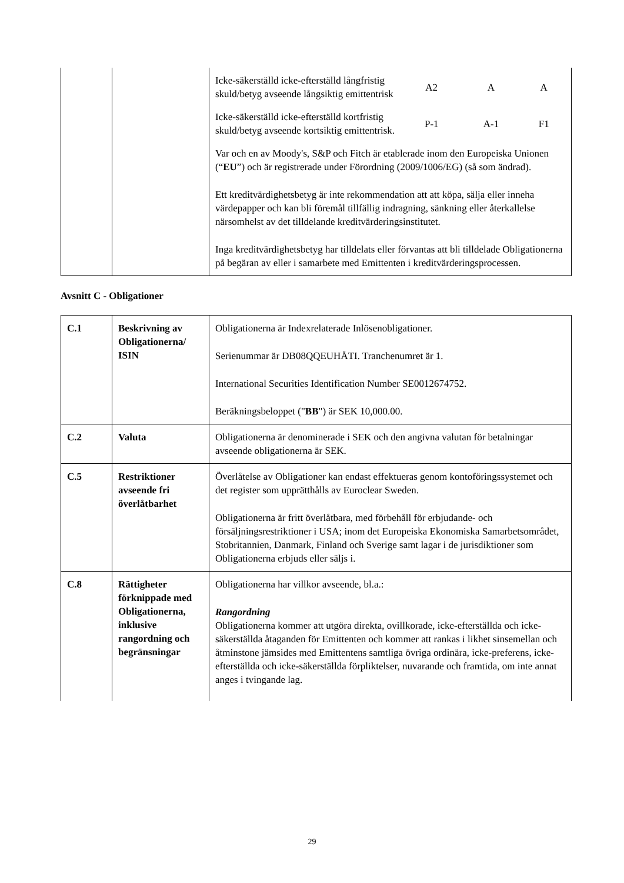| | | / Icke-säkerställd icke-efterställd långfristig skuld/betyg avseende långsiktig emittentrisk / A2 / A / A / / Icke-säkerställd icke-efterställd kortfristig skuld/betyg avseende kortsiktig emittentrisk. / P-1 / A-1 / F1 / Var och en av Moody's, S&P och Fitch är etablerade inom den Europeiska Unionen (“ EU ”) och är registrerade under Förordning (2009/1006/EG) (så som ändrad). Ett kreditvärdighetsbetyg är inte rekommendation att att köpa, sälja eller inneha värdepapper och kan bli föremål tillfällig indragning, sänkning eller återkallelse närsomhelst av det tilldelande kreditvärderingsinstitutet. Inga kreditvärdighetsbetyg har tilldelats eller förvantas att bli tilldelade Obligationerna på begäran av eller i samarbete med Emittenten i kreditvärderingsprocessen. |
Avsnitt C - Obligationer
| C.1 | Beskrivning av Obligationerna/ ISIN | Obligationerna är Indexrelaterade Inlösenobligationer. Serienummar är DB08QQEUHÅTI. Tranchenumret är 1. International Securities Identification Number SE0012674752. Beräkningsbeloppet (" BB ") är SEK 10,000.00. |
| C.2 | Valuta | Obligationerna är denominerade i SEK och den angivna valutan för betalningar avseende obligationerna är SEK. |
| C.5 | Restriktioner avseende fri överlåtbarhet | Överlåtelse av Obligationer kan endast effektueras genom kontoföringssystemet och det register som upprätthålls av Euroclear Sweden. Obligationerna är fritt överlåtbara, med förbehåll för erbjudande- och försäljningsrestriktioner i USA; inom det Europeiska Ekonomiska Samarbetsområdet, Stobritannien, Danmark, Finland och Sverige samt lagar i de jurisdiktioner som Obligationerna erbjuds eller säljs i. |
| C.8 | Rättigheter förknippade med Obligationerna, inklusive rangordning och begränsningar | Obligationerna har villkor avseende, bl.a.: Rangordning Obligationerna kommer att utgöra direkta, ovillkorade, icke-efterställda och icke-säkerställda åtaganden för Emittenten och kommer att rankas i likhet sinsemellan och åtminstone jämsides med Emittentens samtliga övriga ordinära, icke-preferens, icke-efterställda och icke-säkerställda förpliktelser, nuvarande och framtida, om inte annat anges i tvingande lag. |
29